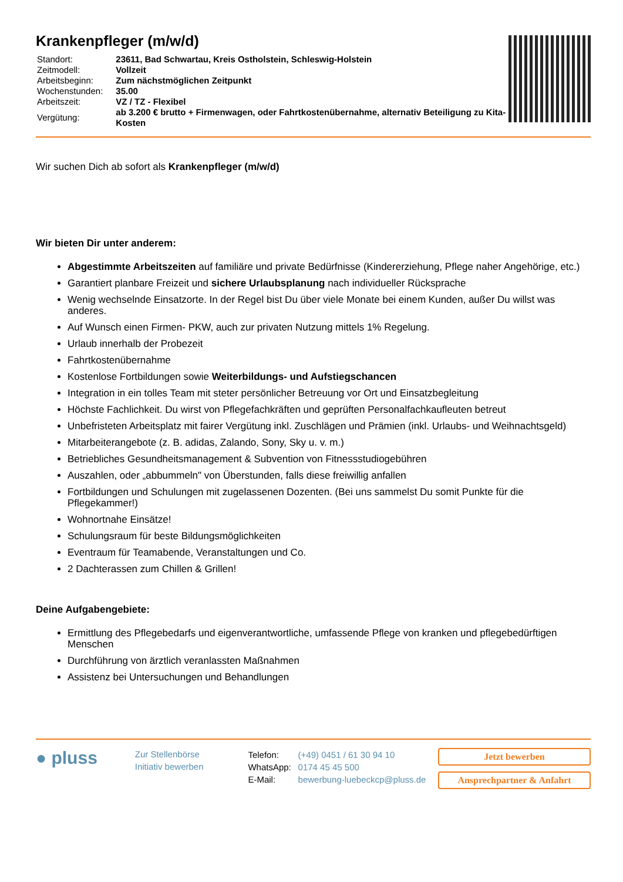Krankenpfleger (m/w/d)
| Standort: | 23611, Bad Schwartau, Kreis Ostholstein, Schleswig-Holstein |
| Zeitmodell: | Vollzeit |
| Arbeitsbeginn: | Zum nächstmöglichen Zeitpunkt |
| Wochenstunden: | 35.00 |
| Arbeitszeit: | VZ / TZ - Flexibel |
| Vergütung: | ab 3.200 € brutto + Firmenwagen, oder Fahrtkostenübernahme, alternativ Beteiligung zu Kita-Kosten |
Wir suchen Dich ab sofort als Krankenpfleger (m/w/d)
Wir bieten Dir unter anderem:
Abgestimmte Arbeitszeiten auf familiäre und private Bedürfnisse (Kindererziehung, Pflege naher Angehörige, etc.)
Garantiert planbare Freizeit und sichere Urlaubsplanung nach individueller Rücksprache
Wenig wechselnde Einsatzorte. In der Regel bist Du über viele Monate bei einem Kunden, außer Du willst was anderes.
Auf Wunsch einen Firmen- PKW, auch zur privaten Nutzung mittels 1% Regelung.
Urlaub innerhalb der Probezeit
Fahrtkostenübernahme
Kostenlose Fortbildungen sowie Weiterbildungs- und Aufstiegschancen
Integration in ein tolles Team mit steter persönlicher Betreuung vor Ort und Einsatzbegleitung
Höchste Fachlichkeit. Du wirst von Pflegefachkräften und geprüften Personalfachkaufleuten betreut
Unbefristeten Arbeitsplatz mit fairer Vergütung inkl. Zuschlägen und Prämien (inkl. Urlaubs- und Weihnachtsgeld)
Mitarbeiterangebote (z. B. adidas, Zalando, Sony, Sky u. v. m.)
Betriebliches Gesundheitsmanagement & Subvention von Fitnessstudiogebühren
Auszahlen, oder „abbummeln" von Überstunden, falls diese freiwillig anfallen
Fortbildungen und Schulungen mit zugelassenen Dozenten. (Bei uns sammelst Du somit Punkte für die Pflegekammer!)
Wohnortnahe Einsätze!
Schulungsraum für beste Bildungsmöglichkeiten
Eventraum für Teamabende, Veranstaltungen und Co.
2 Dachterassen zum Chillen & Grillen!
Deine Aufgabengebiete:
Ermittlung des Pflegebedarfs und eigenverantwortliche, umfassende Pflege von kranken und pflegebedürftigen Menschen
Durchführung von ärztlich veranlassten Maßnahmen
Assistenz bei Untersuchungen und Behandlungen
● pluss
Zur Stellenbörse
Initiativ bewerben
| Telefon: | (+49) 0451 / 61 30 94 10 |
| WhatsApp: | 0174 45 45 500 |
| E-Mail: | bewerbung-luebeckcp@pluss.de |
Jetzt bewerben
Ansprechpartner & Anfahrt